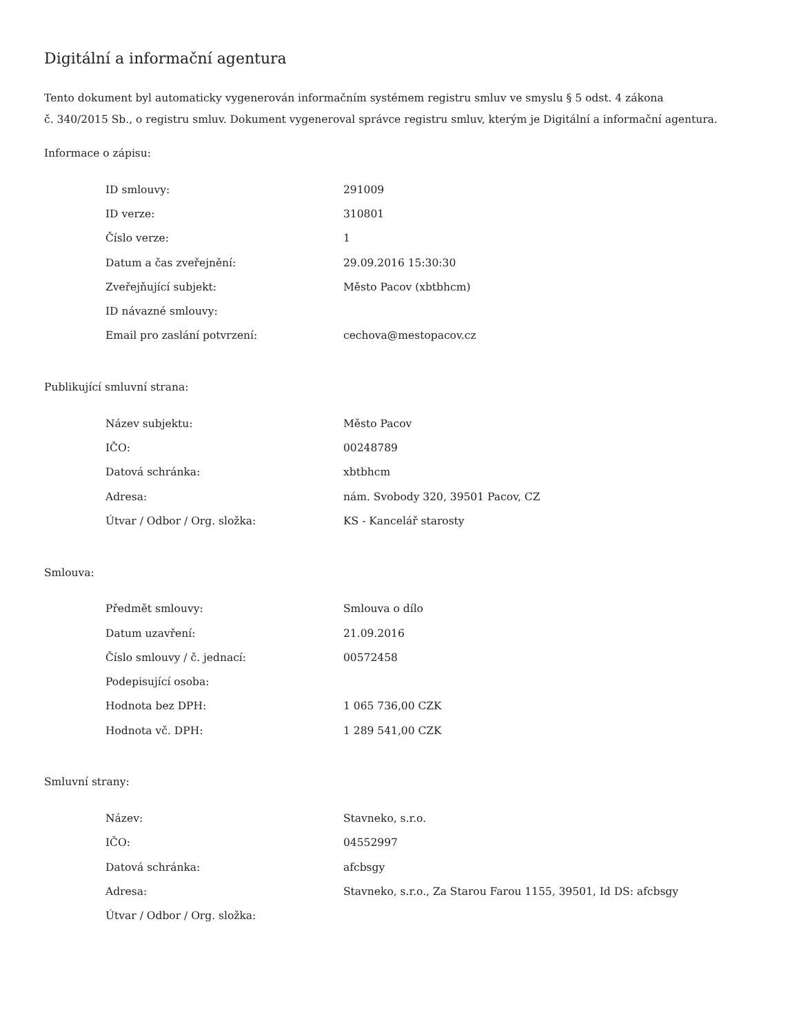Digitální a informační agentura
Tento dokument byl automaticky vygenerován informačním systémem registru smluv ve smyslu § 5 odst. 4 zákona
č. 340/2015 Sb., o registru smluv. Dokument vygeneroval správce registru smluv, kterým je Digitální a informační agentura.
Informace o zápisu:
| ID smlouvy: | 291009 |
| ID verze: | 310801 |
| Číslo verze: | 1 |
| Datum a čas zveřejnění: | 29.09.2016 15:30:30 |
| Zveřejňující subjekt: | Město Pacov (xbtbhcm) |
| ID návazné smlouvy: | |
| Email pro zaslání potvrzení: | cechova@mestopacov.cz |
Publikující smluvní strana:
| Název subjektu: | Město Pacov |
| IČO: | 00248789 |
| Datová schránka: | xbtbhcm |
| Adresa: | nám. Svobody 320, 39501 Pacov, CZ |
| Útvar / Odbor / Org. složka: | KS - Kancelář starosty |
Smlouva:
| Předmět smlouvy: | Smlouva o dílo |
| Datum uzavření: | 21.09.2016 |
| Číslo smlouvy / č. jednací: | 00572458 |
| Podepisující osoba: | |
| Hodnota bez DPH: | 1 065 736,00 CZK |
| Hodnota vč. DPH: | 1 289 541,00 CZK |
Smluvní strany:
| Název: | Stavneko, s.r.o. |
| IČO: | 04552997 |
| Datová schránka: | afcbsgy |
| Adresa: | Stavneko, s.r.o., Za Starou Farou 1155, 39501, Id DS: afcbsgy |
| Útvar / Odbor / Org. složka: | |